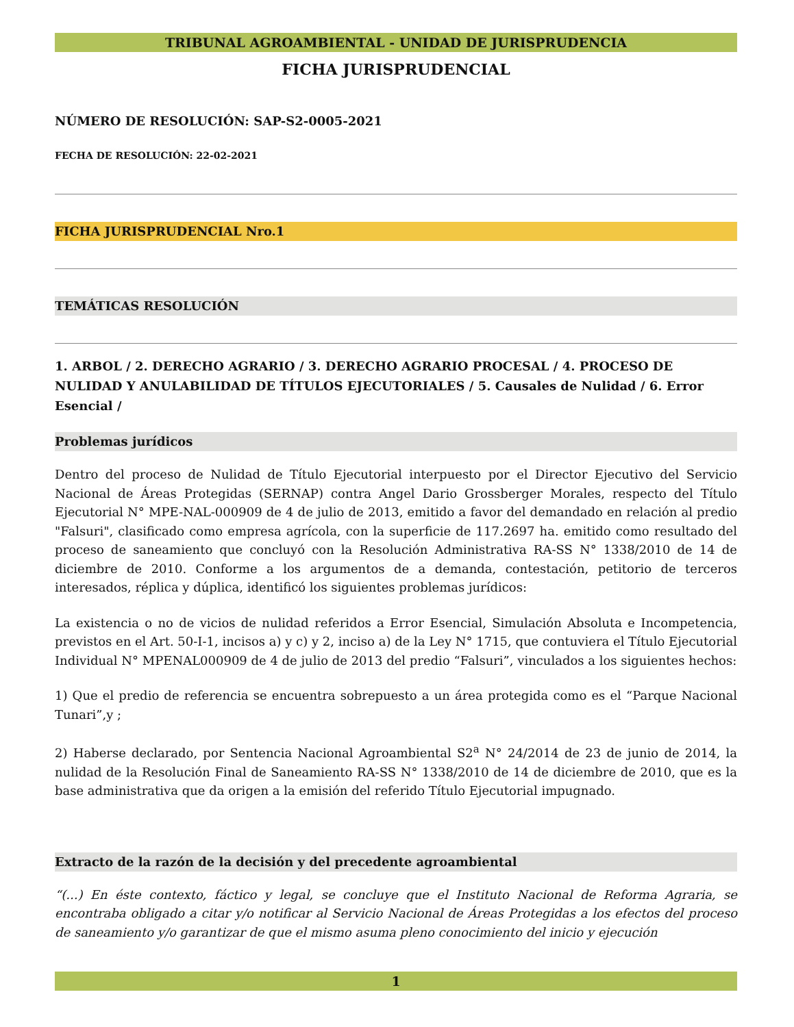TRIBUNAL AGROAMBIENTAL - UNIDAD DE JURISPRUDENCIA
FICHA JURISPRUDENCIAL
NÚMERO DE RESOLUCIÓN: SAP-S2-0005-2021
FECHA DE RESOLUCIÓN: 22-02-2021
FICHA JURISPRUDENCIAL Nro.1
TEMÁTICAS RESOLUCIÓN
1. ARBOL / 2. DERECHO AGRARIO / 3. DERECHO AGRARIO PROCESAL / 4. PROCESO DE NULIDAD Y ANULABILIDAD DE TÍTULOS EJECUTORIALES / 5. Causales de Nulidad / 6. Error Esencial /
Problemas jurídicos
Dentro del proceso de Nulidad de Título Ejecutorial interpuesto por el Director Ejecutivo del Servicio Nacional de Áreas Protegidas (SERNAP) contra Angel Dario Grossberger Morales, respecto del Título Ejecutorial N° MPE-NAL-000909 de 4 de julio de 2013, emitido a favor del demandado en relación al predio "Falsuri", clasificado como empresa agrícola, con la superficie de 117.2697 ha. emitido como resultado del proceso de saneamiento que concluyó con la Resolución Administrativa RA-SS N° 1338/2010 de 14 de diciembre de 2010. Conforme a los argumentos de a demanda, contestación, petitorio de terceros interesados, réplica y dúplica, identificó los siguientes problemas jurídicos:
La existencia o no de vicios de nulidad referidos a Error Esencial, Simulación Absoluta e Incompetencia, previstos en el Art. 50-I-1, incisos a) y c) y 2, inciso a) de la Ley N° 1715, que contuviera el Título Ejecutorial Individual N° MPENAL000909 de 4 de julio de 2013 del predio “Falsuri”, vinculados a los siguientes hechos:
1) Que el predio de referencia se encuentra sobrepuesto a un área protegida como es el “Parque Nacional Tunari”,y ;
2) Haberse declarado, por Sentencia Nacional Agroambiental S2<sup>a</sup> N° 24/2014 de 23 de junio de 2014, la nulidad de la Resolución Final de Saneamiento RA-SS N° 1338/2010 de 14 de diciembre de 2010, que es la base administrativa que da origen a la emisión del referido Título Ejecutorial impugnado.
Extracto de la razón de la decisión y del precedente agroambiental
“(...) En éste contexto, fáctico y legal, se concluye que el Instituto Nacional de Reforma Agraria, se encontraba obligado a citar y/o notificar al Servicio Nacional de Áreas Protegidas a los efectos del proceso de saneamiento y/o garantizar de que el mismo asuma pleno conocimiento del inicio y ejecución
1